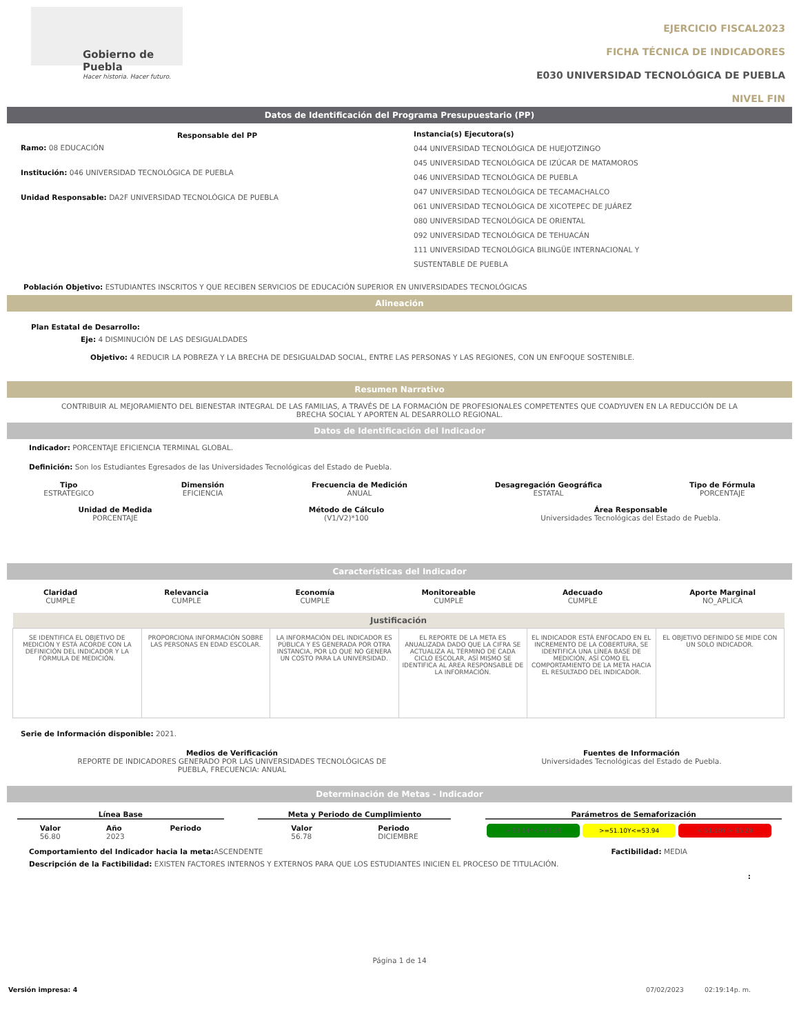Gobierno de Puebla
Hacer historia. Hacer futuro.
EJERCICIO FISCAL2023
FICHA TÉCNICA DE INDICADORES
E030 UNIVERSIDAD TECNOLÓGICA DE PUEBLA
NIVEL FIN
Datos de Identificación del Programa Presupuestario (PP)
Responsable del PP
Ramo: 08 EDUCACIÓN
Institución: 046 UNIVERSIDAD TECNOLÓGICA DE PUEBLA
Unidad Responsable: DA2F UNIVERSIDAD TECNOLÓGICA DE PUEBLA
Instancia(s) Ejecutora(s)
044 UNIVERSIDAD TECNOLÓGICA DE HUEJOTZINGO
045 UNIVERSIDAD TECNOLÓGICA DE IZÚCAR DE MATAMOROS
046 UNIVERSIDAD TECNOLÓGICA DE PUEBLA
047 UNIVERSIDAD TECNOLÓGICA DE TECAMACHALCO
061 UNIVERSIDAD TECNOLÓGICA DE XICOTEPEC DE JUÁREZ
080 UNIVERSIDAD TECNOLÓGICA DE ORIENTAL
092 UNIVERSIDAD TECNOLÓGICA DE TEHUACÁN
111 UNIVERSIDAD TECNOLÓGICA BILINGÜE INTERNACIONAL Y
SUSTENTABLE DE PUEBLA
Población Objetivo: ESTUDIANTES INSCRITOS Y QUE RECIBEN SERVICIOS DE EDUCACIÓN SUPERIOR EN UNIVERSIDADES TECNOLÓGICAS
Alineación
Plan Estatal de Desarrollo:
Eje: 4 DISMINUCIÓN DE LAS DESIGUALDADES
Objetivo: 4 REDUCIR LA POBREZA Y LA BRECHA DE DESIGUALDAD SOCIAL, ENTRE LAS PERSONAS Y LAS REGIONES, CON UN ENFOQUE SOSTENIBLE.
Resumen Narrativo
CONTRIBUIR AL MEJORAMIENTO DEL BIENESTAR INTEGRAL DE LAS FAMILIAS, A TRAVÉS DE LA FORMACIÓN DE PROFESIONALES COMPETENTES QUE COADYUVEN EN LA REDUCCIÓN DE LA BRECHA SOCIAL Y APORTEN AL DESARROLLO REGIONAL.
Datos de Identificación del Indicador
Indicador: PORCENTAJE EFICIENCIA TERMINAL GLOBAL.
Definición: Son los Estudiantes Egresados de las Universidades Tecnológicas del Estado de Puebla.
Tipo
ESTRATEGICO
Dimensión
EFICIENCIA
Frecuencia de Medición
ANUAL
Desagregación Geográfica
ESTATAL
Tipo de Fórmula
PORCENTAJE
Unidad de Medida
PORCENTAJE
Método de Cálculo
(V1/V2)*100
Área Responsable
Universidades Tecnológicas del Estado de Puebla.
Características del Indicador
Claridad
CUMPLE
Relevancia
CUMPLE
Economía
CUMPLE
Monitoreable
CUMPLE
Adecuado
CUMPLE
Aporte Marginal
NO_APLICA
| Justificación | | | | | |
| --- | --- | --- | --- | --- | --- |
| SE IDENTIFICA EL OBJETIVO DE MEDICIÓN Y ESTÁ ACORDE CON LA DEFINICIÓN DEL INDICADOR Y LA FÓRMULA DE MEDICIÓN. | PROPORCIONA INFORMACIÓN SOBRE LAS PERSONAS EN EDAD ESCOLAR. | LA INFORMACIÓN DEL INDICADOR ES PÚBLICA Y ES GENERADA POR OTRA INSTANCIA, POR LO QUE NO GENERA UN COSTO PARA LA UNIVERSIDAD. | EL REPORTE DE LA META ES ANUALIZADA DADO QUE LA CIFRA SE ACTUALIZA AL TÉRMINO DE CADA CICLO ESCOLAR, ASÍ MISMO SE IDENTIFICA AL ÁREA RESPONSABLE DE LA INFORMACIÓN. | EL INDICADOR ESTÁ ENFOCADO EN EL INCREMENTO DE LA COBERTURA, SE IDENTIFICA UNA LÍNEA BASE DE MEDICIÓN, ASÍ COMO EL COMPORTAMIENTO DE LA META HACIA EL RESULTADO DEL INDICADOR. | EL OBJETIVO DEFINIDO SE MIDE CON UN SOLO INDICADOR. |
Serie de Información disponible: 2021.
Medios de Verificación
REPORTE DE INDICADORES GENERADO POR LAS UNIVERSIDADES TECNOLÓGICAS DE
PUEBLA, FRECUENCIA: ANUAL
Fuentes de Información
Universidades Tecnológicas del Estado de Puebla.
Determinación de Metas - Indicador
Línea Base
Valor
56.80
Año
2023
Periodo
Meta y Periodo de Cumplimiento
Valor
56.78
Periodo
DICIEMBRE
Parámetros de Semaforización
> 53.94Y<=65.29 >=51.10Y<=53.94 < 51.10Y > 65.29
Comportamiento del Indicador hacia la meta: ASCENDENTE
Factibilidad: MEDIA
Descripción de la Factibilidad: EXISTEN FACTORES INTERNOS Y EXTERNOS PARA QUE LOS ESTUDIANTES INICIEN EL PROCESO DE TITULACIÓN.
:
Página 1 de 14
Versión impresa: 4 07/02/2023 02:19:14p. m.